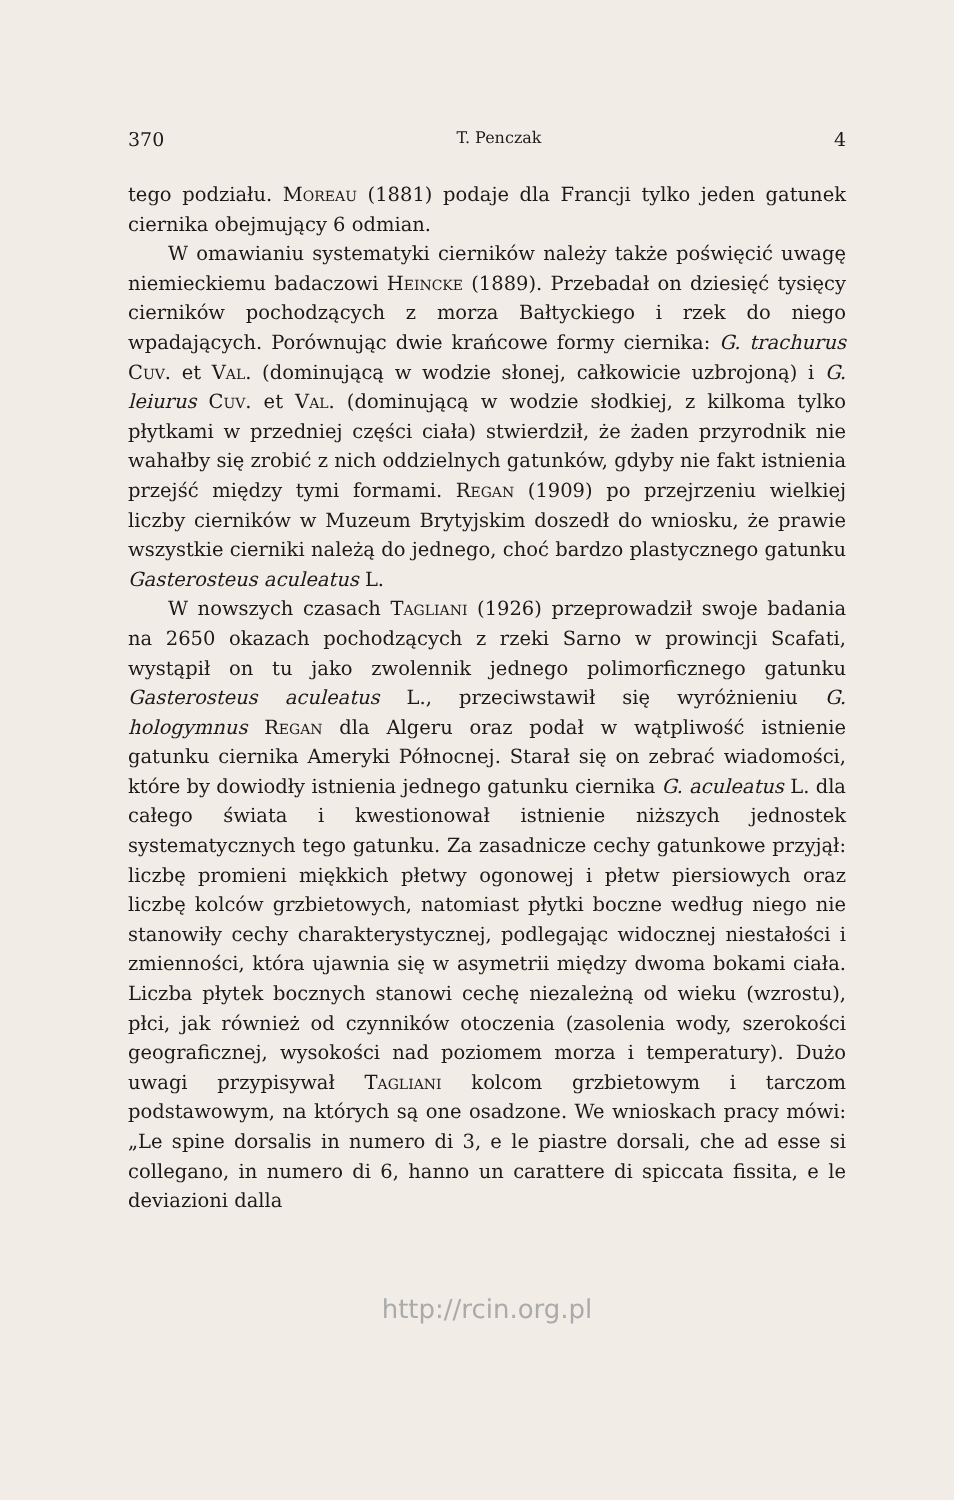370 T. Penczak 4
tego podziału. Moreau (1881) podaje dla Francji tylko jeden gatunek ciernika obejmujący 6 odmian.
W omawianiu systematyki cierników należy także poświęcić uwagę niemieckiemu badaczowi Heincke (1889). Przebadał on dziesięć tysięcy cierników pochodzących z morza Bałtyckiego i rzek do niego wpadających. Porównując dwie krańcowe formy ciernika: G. trachurus Cuv. et Val. (dominującą w wodzie słonej, całkowicie uzbrojoną) i G. leiurus Cuv. et Val. (dominującą w wodzie słodkiej, z kilkoma tylko płytkami w przedniej części ciała) stwierdził, że żaden przyrodnik nie wahałby się zrobić z nich oddzielnych gatunków, gdyby nie fakt istnienia przejść między tymi formami. Regan (1909) po przejrzeniu wielkiej liczby cierników w Muzeum Brytyjskim doszedł do wniosku, że prawie wszystkie cierniki należą do jednego, choć bardzo plastycznego gatunku Gasterosteus aculeatus L.
W nowszych czasach Tagliani (1926) przeprowadził swoje badania na 2650 okazach pochodzących z rzeki Sarno w prowincji Scafati, wystąpił on tu jako zwolennik jednego polimorficznego gatunku Gasterosteus aculeatus L., przeciwstawił się wyróżnieniu G. hologymnus Regan dla Algeru oraz podał w wątpliwość istnienie gatunku ciernika Ameryki Północnej. Starał się on zebrać wiadomości, które by dowiodły istnienia jednego gatunku ciernika G. aculeatus L. dla całego świata i kwestionował istnienie niższych jednostek systematycznych tego gatunku. Za zasadnicze cechy gatunkowe przyjął: liczbę promieni miękkich płetwy ogonowej i płetw piersiowych oraz liczbę kolców grzbietowych, natomiast płytki boczne według niego nie stanowiły cechy charakterystycznej, podlegając widocznej niestałości i zmienności, która ujawnia się w asymetrii między dwoma bokami ciała. Liczba płytek bocznych stanowi cechę niezależną od wieku (wzrostu), płci, jak również od czynników otoczenia (zasolenia wody, szerokości geograficznej, wysokości nad poziomem morza i temperatury). Dużo uwagi przypisywał Tagliani kolcom grzbietowym i tarczom podstawowym, na których są one osadzone. We wnioskach pracy mówi: „Le spine dorsalis in numero di 3, e le piastre dorsali, che ad esse si collegano, in numero di 6, hanno un carattere di spiccata fissita, e le deviazioni dalla
http://rcin.org.pl